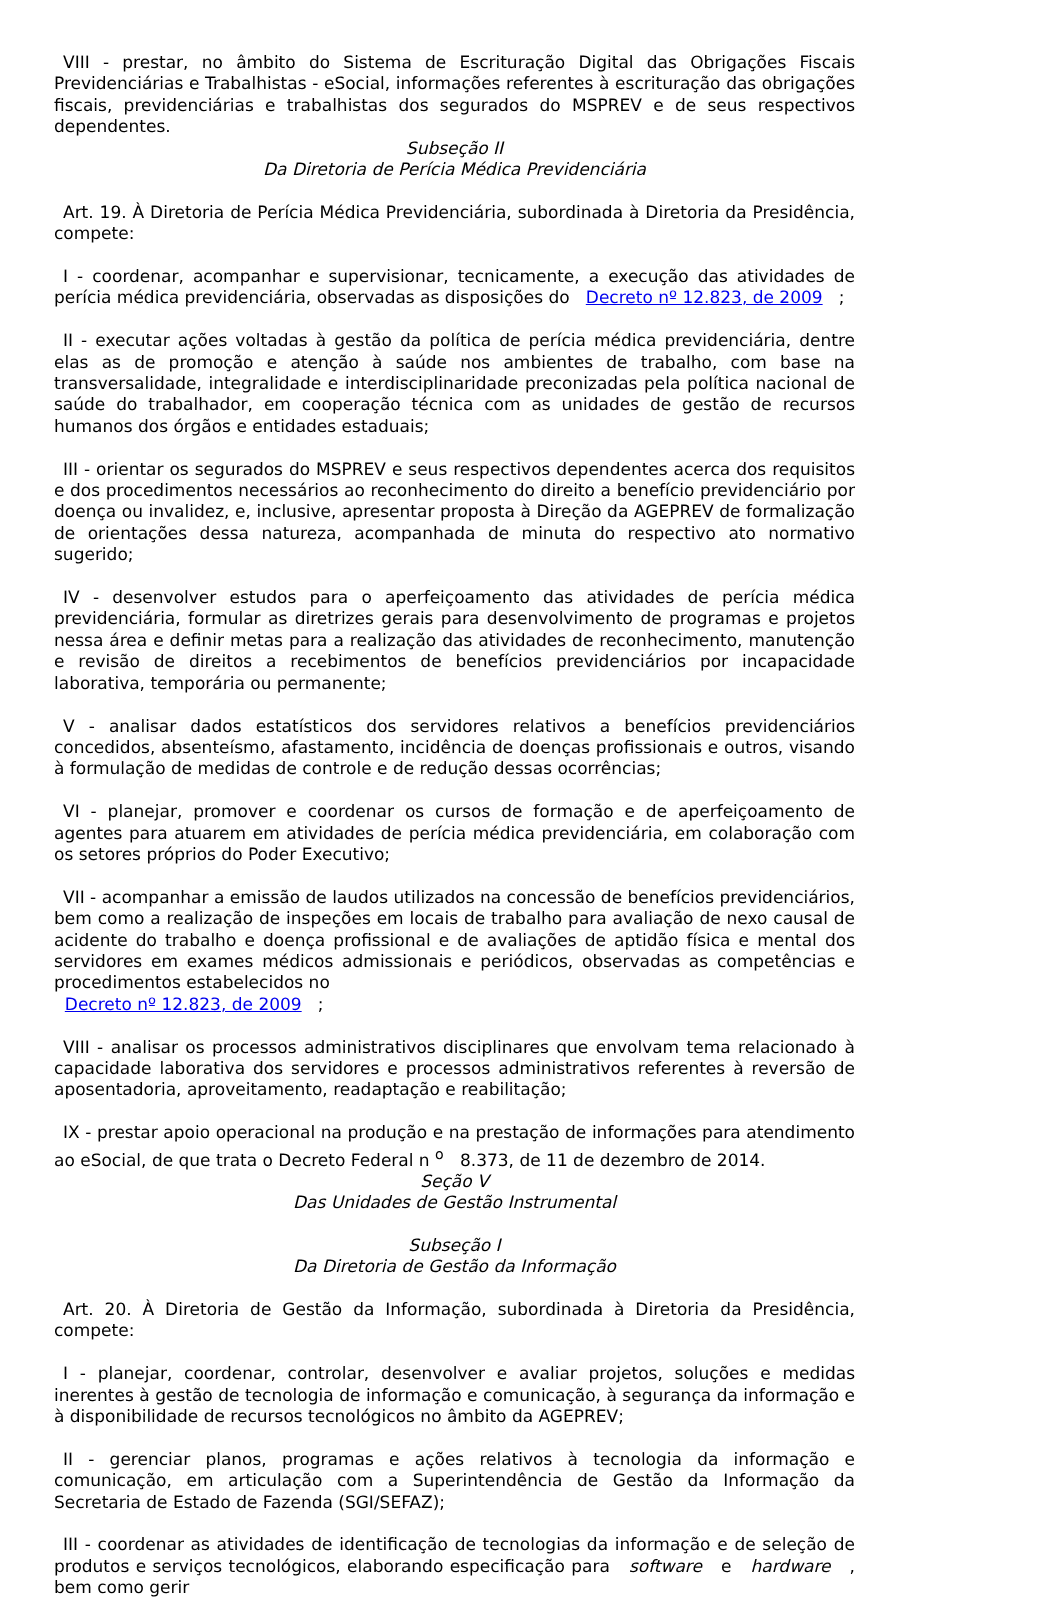VIII - prestar, no âmbito do Sistema de Escrituração Digital das Obrigações Fiscais Previdenciárias e Trabalhistas - eSocial, informações referentes à escrituração das obrigações fiscais, previdenciárias e trabalhistas dos segurados do MSPREV e de seus respectivos dependentes.
Subseção II
Da Diretoria de Perícia Médica Previdenciária
Art. 19. À Diretoria de Perícia Médica Previdenciária, subordinada à Diretoria da Presidência, compete:
I - coordenar, acompanhar e supervisionar, tecnicamente, a execução das atividades de perícia médica previdenciária, observadas as disposições do Decreto nº 12.823, de 2009 ;
II - executar ações voltadas à gestão da política de perícia médica previdenciária, dentre elas as de promoção e atenção à saúde nos ambientes de trabalho, com base na transversalidade, integralidade e interdisciplinaridade preconizadas pela política nacional de saúde do trabalhador, em cooperação técnica com as unidades de gestão de recursos humanos dos órgãos e entidades estaduais;
III - orientar os segurados do MSPREV e seus respectivos dependentes acerca dos requisitos e dos procedimentos necessários ao reconhecimento do direito a benefício previdenciário por doença ou invalidez, e, inclusive, apresentar proposta à Direção da AGEPREV de formalização de orientações dessa natureza, acompanhada de minuta do respectivo ato normativo sugerido;
IV - desenvolver estudos para o aperfeiçoamento das atividades de perícia médica previdenciária, formular as diretrizes gerais para desenvolvimento de programas e projetos nessa área e definir metas para a realização das atividades de reconhecimento, manutenção e revisão de direitos a recebimentos de benefícios previdenciários por incapacidade laborativa, temporária ou permanente;
V - analisar dados estatísticos dos servidores relativos a benefícios previdenciários concedidos, absenteísmo, afastamento, incidência de doenças profissionais e outros, visando à formulação de medidas de controle e de redução dessas ocorrências;
VI - planejar, promover e coordenar os cursos de formação e de aperfeiçoamento de agentes para atuarem em atividades de perícia médica previdenciária, em colaboração com os setores próprios do Poder Executivo;
VII - acompanhar a emissão de laudos utilizados na concessão de benefícios previdenciários, bem como a realização de inspeções em locais de trabalho para avaliação de nexo causal de acidente do trabalho e doença profissional e de avaliações de aptidão física e mental dos servidores em exames médicos admissionais e periódicos, observadas as competências e procedimentos estabelecidos no
Decreto nº 12.823, de 2009 ;
VIII - analisar os processos administrativos disciplinares que envolvam tema relacionado à capacidade laborativa dos servidores e processos administrativos referentes à reversão de aposentadoria, aproveitamento, readaptação e reabilitação;
IX - prestar apoio operacional na produção e na prestação de informações para atendimento ao eSocial, de que trata o Decreto Federal n <sup>o</sup> 8.373, de 11 de dezembro de 2014.
Seção V
Das Unidades de Gestão Instrumental
Subseção I
Da Diretoria de Gestão da Informação
Art. 20. À Diretoria de Gestão da Informação, subordinada à Diretoria da Presidência, compete:
I - planejar, coordenar, controlar, desenvolver e avaliar projetos, soluções e medidas inerentes à gestão de tecnologia de informação e comunicação, à segurança da informação e à disponibilidade de recursos tecnológicos no âmbito da AGEPREV;
II - gerenciar planos, programas e ações relativos à tecnologia da informação e comunicação, em articulação com a Superintendência de Gestão da Informação da Secretaria de Estado de Fazenda (SGI/SEFAZ);
III - coordenar as atividades de identificação de tecnologias da informação e de seleção de produtos e serviços tecnológicos, elaborando especificação para software e hardware , bem como gerir